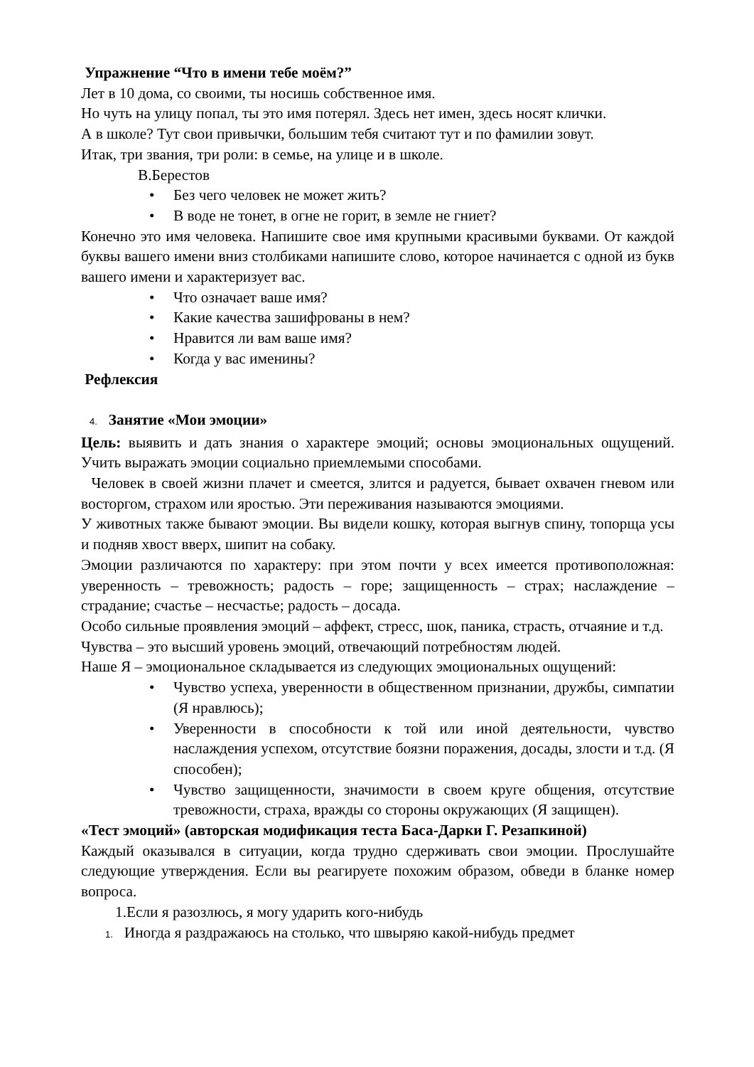Упражнение “Что в имени тебе моём?”
Лет в 10 дома, со своими, ты носишь собственное имя.
Но чуть на улицу попал, ты это имя потерял. Здесь нет имен, здесь носят клички.
А в школе? Тут свои привычки, большим тебя считают тут и по фамилии зовут.
Итак, три звания, три роли: в семье, на улице и в школе.
В.Берестов
• Без чего человек не может жить?
• В воде не тонет, в огне не горит, в земле не гниет?
Конечно это имя человека. Напишите свое имя крупными красивыми буквами. От каждой буквы вашего имени вниз столбиками напишите слово, которое начинается с одной из букв вашего имени и характеризует вас.
• Что означает ваше имя?
• Какие качества зашифрованы в нем?
• Нравится ли вам ваше имя?
• Когда у вас именины?
Рефлексия
4. Занятие «Мои эмоции»
Цель: выявить и дать знания о характере эмоций; основы эмоциональных ощущений. Учить выражать эмоции социально приемлемыми способами.
Человек в своей жизни плачет и смеется, злится и радуется, бывает охвачен гневом или восторгом, страхом или яростью. Эти переживания называются эмоциями.
У животных также бывают эмоции. Вы видели кошку, которая выгнув спину, топорща усы и подняв хвост вверх, шипит на собаку.
Эмоции различаются по характеру: при этом почти у всех имеется противоположная: уверенность – тревожность; радость – горе; защищенность – страх; наслаждение – страдание; счастье – несчастье; радость – досада.
Особо сильные проявления эмоций – аффект, стресс, шок, паника, страсть, отчаяние и т.д.
Чувства – это высший уровень эмоций, отвечающий потребностям людей.
Наше Я – эмоциональное складывается из следующих эмоциональных ощущений:
• Чувство успеха, уверенности в общественном признании, дружбы, симпатии (Я нравлюсь);
• Уверенности в способности к той или иной деятельности, чувство наслаждения успехом, отсутствие боязни поражения, досады, злости и т.д. (Я способен);
• Чувство защищенности, значимости в своем круге общения, отсутствие тревожности, страха, вражды со стороны окружающих (Я защищен).
«Тест эмоций» (авторская модификация теста Баса-Дарки Г. Резапкиной)
Каждый оказывался в ситуации, когда трудно сдерживать свои эмоции. Прослушайте следующие утверждения. Если вы реагируете похожим образом, обведи в бланке номер вопроса.
1.Если я разозлюсь, я могу ударить кого-нибудь
1. Иногда я раздражаюсь на столько, что швыряю какой-нибудь предмет